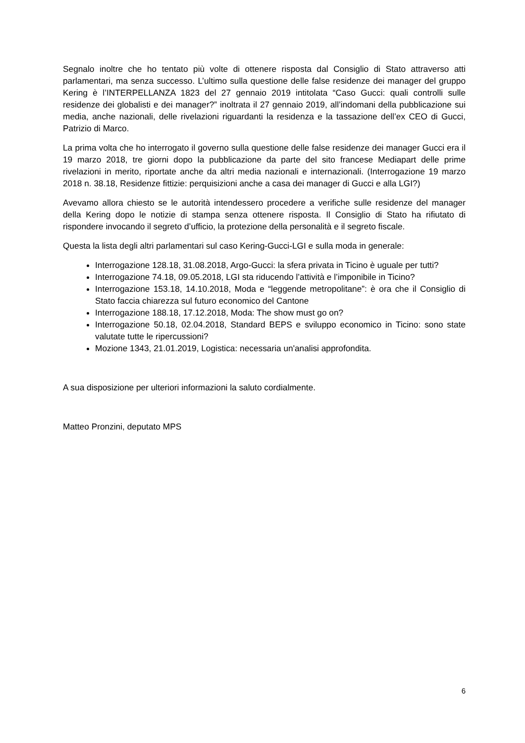Segnalo inoltre che ho tentato più volte di ottenere risposta dal Consiglio di Stato attraverso atti parlamentari, ma senza successo. L’ultimo sulla questione delle false residenze dei manager del gruppo Kering è l’INTERPELLANZA 1823 del 27 gennaio 2019 intitolata “Caso Gucci: quali controlli sulle residenze dei globalisti e dei manager?” inoltrata il 27 gennaio 2019, all’indomani della pubblicazione sui media, anche nazionali, delle rivelazioni riguardanti la residenza e la tassazione dell’ex CEO di Gucci, Patrizio di Marco.
La prima volta che ho interrogato il governo sulla questione delle false residenze dei manager Gucci era il 19 marzo 2018, tre giorni dopo la pubblicazione da parte del sito francese Mediapart delle prime rivelazioni in merito, riportate anche da altri media nazionali e internazionali. (Interrogazione 19 marzo 2018 n. 38.18, Residenze fittizie: perquisizioni anche a casa dei manager di Gucci e alla LGI?)
Avevamo allora chiesto se le autorità intendessero procedere a verifiche sulle residenze del manager della Kering dopo le notizie di stampa senza ottenere risposta. Il Consiglio di Stato ha rifiutato di rispondere invocando il segreto d’ufficio, la protezione della personalità e il segreto fiscale.
Questa la lista degli altri parlamentari sul caso Kering-Gucci-LGI e sulla moda in generale:
Interrogazione 128.18, 31.08.2018, Argo-Gucci: la sfera privata in Ticino è uguale per tutti?
Interrogazione 74.18, 09.05.2018, LGI sta riducendo l’attività e l’imponibile in Ticino?
Interrogazione 153.18, 14.10.2018, Moda e “leggende metropolitane”: è ora che il Consiglio di Stato faccia chiarezza sul futuro economico del Cantone
Interrogazione 188.18, 17.12.2018, Moda: The show must go on?
Interrogazione 50.18, 02.04.2018, Standard BEPS e sviluppo economico in Ticino: sono state valutate tutte le ripercussioni?
Mozione 1343, 21.01.2019, Logistica: necessaria un'analisi approfondita.
A sua disposizione per ulteriori informazioni la saluto cordialmente.
Matteo Pronzini, deputato MPS
6